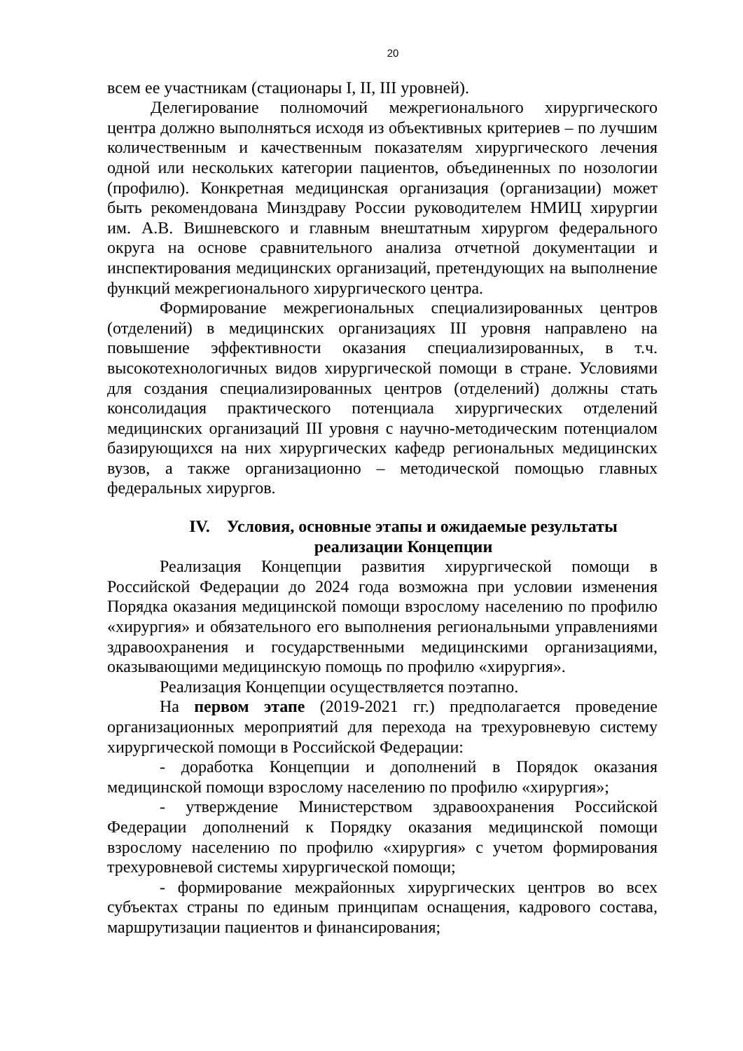20
всем ее участникам (стационары I, II, III уровней).
Делегирование полномочий межрегионального хирургического центра должно выполняться исходя из объективных критериев – по лучшим количественным и качественным показателям хирургического лечения одной или нескольких категории пациентов, объединенных по нозологии (профилю). Конкретная медицинская организация (организации) может быть рекомендована Минздраву России руководителем НМИЦ хирургии им. А.В. Вишневского и главным внештатным хирургом федерального округа на основе сравнительного анализа отчетной документации и инспектирования медицинских организаций, претендующих на выполнение функций межрегионального хирургического центра.
Формирование межрегиональных специализированных центров (отделений) в медицинских организациях III уровня направлено на повышение эффективности оказания специализированных, в т.ч. высокотехнологичных видов хирургической помощи в стране. Условиями для создания специализированных центров (отделений) должны стать консолидация практического потенциала хирургических отделений медицинских организаций III уровня с научно-методическим потенциалом базирующихся на них хирургических кафедр региональных медицинских вузов, а также организационно – методической помощью главных федеральных хирургов.
IV. Условия, основные этапы и ожидаемые результаты
реализации Концепции
Реализация Концепции развития хирургической помощи в Российской Федерации до 2024 года возможна при условии изменения Порядка оказания медицинской помощи взрослому населению по профилю «хирургия» и обязательного его выполнения региональными управлениями здравоохранения и государственными медицинскими организациями, оказывающими медицинскую помощь по профилю «хирургия».
Реализация Концепции осуществляется поэтапно.
На первом этапе (2019-2021 гг.) предполагается проведение организационных мероприятий для перехода на трехуровневую систему хирургической помощи в Российской Федерации:
- доработка Концепции и дополнений в Порядок оказания медицинской помощи взрослому населению по профилю «хирургия»;
- утверждение Министерством здравоохранения Российской Федерации дополнений к Порядку оказания медицинской помощи взрослому населению по профилю «хирургия» с учетом формирования трехуровневой системы хирургической помощи;
- формирование межрайонных хирургических центров во всех субъектах страны по единым принципам оснащения, кадрового состава, маршрутизации пациентов и финансирования;